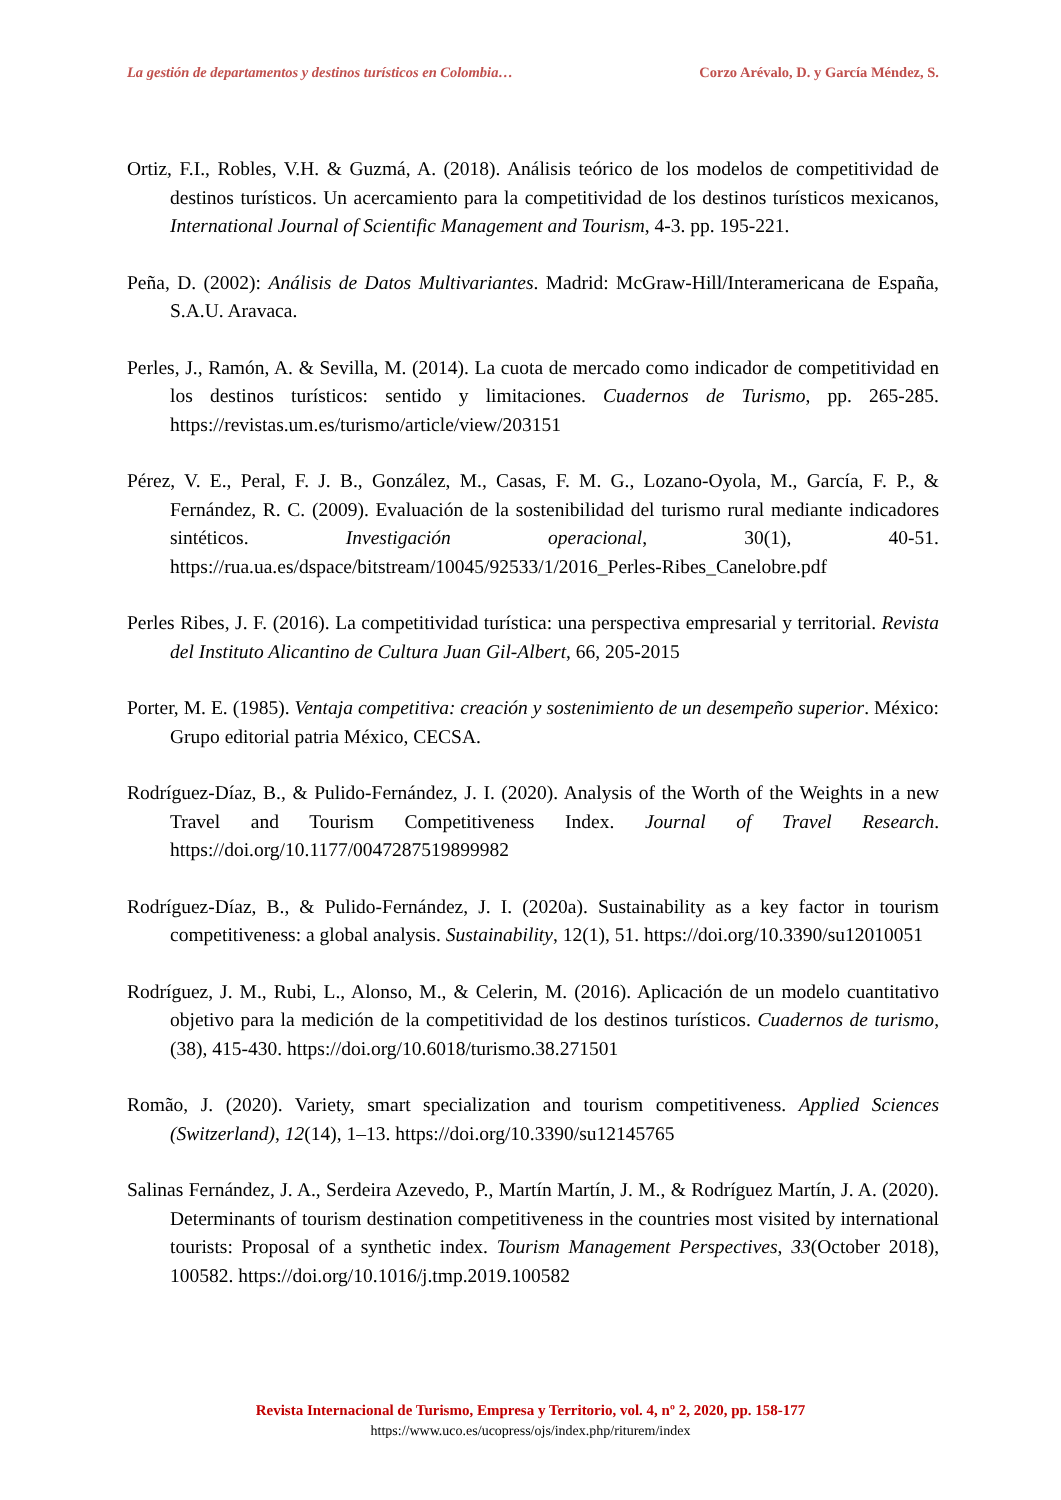La gestión de departamentos y destinos turísticos en Colombia… Corzo Arévalo, D. y García Méndez, S.
Ortiz, F.I., Robles, V.H. & Guzmá, A. (2018). Análisis teórico de los modelos de competitividad de destinos turísticos. Un acercamiento para la competitividad de los destinos turísticos mexicanos, International Journal of Scientific Management and Tourism, 4-3. pp. 195-221.
Peña, D. (2002): Análisis de Datos Multivariantes. Madrid: McGraw-Hill/Interamericana de España, S.A.U. Aravaca.
Perles, J., Ramón, A. & Sevilla, M. (2014). La cuota de mercado como indicador de competitividad en los destinos turísticos: sentido y limitaciones. Cuadernos de Turismo, pp. 265-285. https://revistas.um.es/turismo/article/view/203151
Pérez, V. E., Peral, F. J. B., González, M., Casas, F. M. G., Lozano-Oyola, M., García, F. P., & Fernández, R. C. (2009). Evaluación de la sostenibilidad del turismo rural mediante indicadores sintéticos. Investigación operacional, 30(1), 40-51. https://rua.ua.es/dspace/bitstream/10045/92533/1/2016_Perles-Ribes_Canelobre.pdf
Perles Ribes, J. F. (2016). La competitividad turística: una perspectiva empresarial y territorial. Revista del Instituto Alicantino de Cultura Juan Gil-Albert, 66, 205-2015
Porter, M. E. (1985). Ventaja competitiva: creación y sostenimiento de un desempeño superior. México: Grupo editorial patria México, CECSA.
Rodríguez-Díaz, B., & Pulido-Fernández, J. I. (2020). Analysis of the Worth of the Weights in a new Travel and Tourism Competitiveness Index. Journal of Travel Research. https://doi.org/10.1177/0047287519899982
Rodríguez-Díaz, B., & Pulido-Fernández, J. I. (2020a). Sustainability as a key factor in tourism competitiveness: a global analysis. Sustainability, 12(1), 51. https://doi.org/10.3390/su12010051
Rodríguez, J. M., Rubi, L., Alonso, M., & Celerin, M. (2016). Aplicación de un modelo cuantitativo objetivo para la medición de la competitividad de los destinos turísticos. Cuadernos de turismo, (38), 415-430. https://doi.org/10.6018/turismo.38.271501
Romão, J. (2020). Variety, smart specialization and tourism competitiveness. Applied Sciences (Switzerland), 12(14), 1–13. https://doi.org/10.3390/su12145765
Salinas Fernández, J. A., Serdeira Azevedo, P., Martín Martín, J. M., & Rodríguez Martín, J. A. (2020). Determinants of tourism destination competitiveness in the countries most visited by international tourists: Proposal of a synthetic index. Tourism Management Perspectives, 33(October 2018), 100582. https://doi.org/10.1016/j.tmp.2019.100582
Revista Internacional de Turismo, Empresa y Territorio, vol. 4, nº 2, 2020, pp. 158-177
https://www.uco.es/ucopress/ojs/index.php/riturem/index